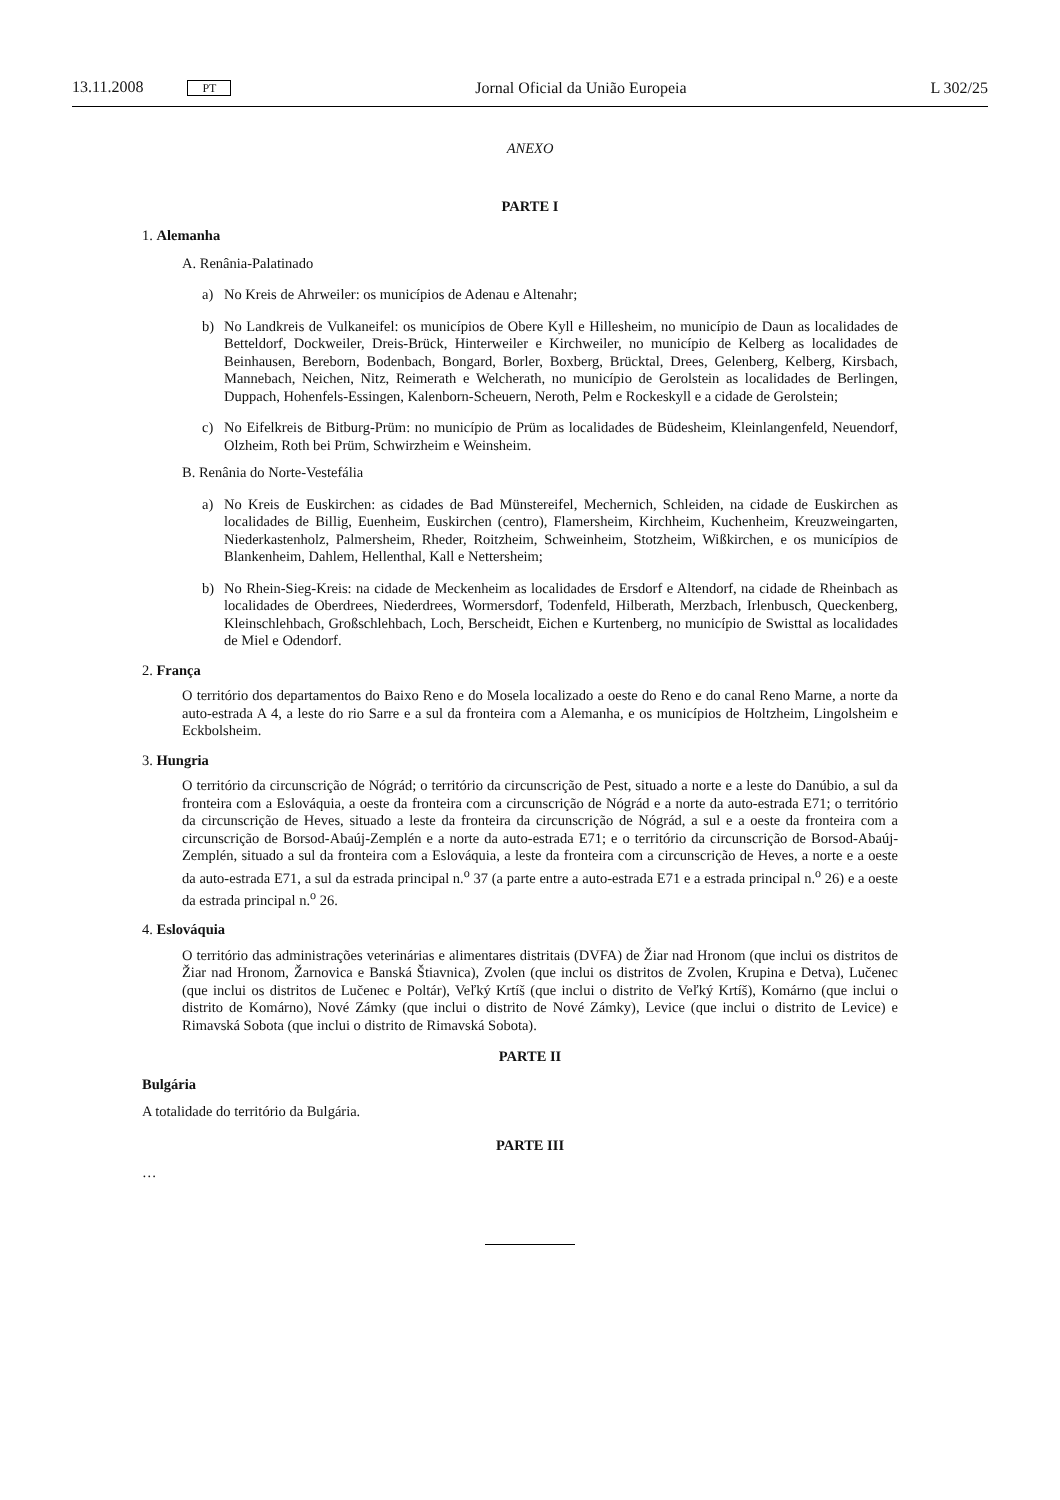13.11.2008 PT Jornal Oficial da União Europeia L 302/25
ANEXO
PARTE I
1. Alemanha
A. Renânia-Palatinado
a) No Kreis de Ahrweiler: os municípios de Adenau e Altenahr;
b) No Landkreis de Vulkaneifel: os municípios de Obere Kyll e Hillesheim, no município de Daun as localidades de Betteldorf, Dockweiler, Dreis-Brück, Hinterweiler e Kirchweiler, no município de Kelberg as localidades de Beinhausen, Bereborn, Bodenbach, Bongard, Borler, Boxberg, Brücktal, Drees, Gelenberg, Kelberg, Kirsbach, Mannebach, Neichen, Nitz, Reimerath e Welcherath, no município de Gerolstein as localidades de Berlingen, Duppach, Hohenfels-Essingen, Kalenborn-Scheuern, Neroth, Pelm e Rockeskyll e a cidade de Gerolstein;
c) No Eifelkreis de Bitburg-Prüm: no município de Prüm as localidades de Büdesheim, Kleinlangenfeld, Neuendorf, Olzheim, Roth bei Prüm, Schwirzheim e Weinsheim.
B. Renânia do Norte-Vestefália
a) No Kreis de Euskirchen: as cidades de Bad Münstereifel, Mechernich, Schleiden, na cidade de Euskirchen as localidades de Billig, Euenheim, Euskirchen (centro), Flamersheim, Kirchheim, Kuchenheim, Kreuzweingarten, Niederkastenholz, Palmersheim, Rheder, Roitzheim, Schweinheim, Stotzheim, Wißkirchen, e os municípios de Blankenheim, Dahlem, Hellenthal, Kall e Nettersheim;
b) No Rhein-Sieg-Kreis: na cidade de Meckenheim as localidades de Ersdorf e Altendorf, na cidade de Rheinbach as localidades de Oberdrees, Niederdrees, Wormersdorf, Todenfeld, Hilberath, Merzbach, Irlenbusch, Queckenberg, Kleinschlehbach, Großschlehbach, Loch, Berscheidt, Eichen e Kurtenberg, no município de Swisttal as localidades de Miel e Odendorf.
2. França
O território dos departamentos do Baixo Reno e do Mosela localizado a oeste do Reno e do canal Reno Marne, a norte da auto-estrada A 4, a leste do rio Sarre e a sul da fronteira com a Alemanha, e os municípios de Holtzheim, Lingolsheim e Eckbolsheim.
3. Hungria
O território da circunscrição de Nógrád; o território da circunscrição de Pest, situado a norte e a leste do Danúbio, a sul da fronteira com a Eslováquia, a oeste da fronteira com a circunscrição de Nógrád e a norte da auto-estrada E71; o território da circunscrição de Heves, situado a leste da fronteira da circunscrição de Nógrád, a sul e a oeste da fronteira com a circunscrição de Borsod-Abaúj-Zemplén e a norte da auto-estrada E71; e o território da circunscrição de Borsod-Abaúj-Zemplén, situado a sul da fronteira com a Eslováquia, a leste da fronteira com a circunscrição de Heves, a norte e a oeste da auto-estrada E71, a sul da estrada principal n.<sup>o</sup> 37 (a parte entre a auto-estrada E71 e a estrada principal n.<sup>o</sup> 26) e a oeste da estrada principal n.<sup>o</sup> 26.
4. Eslováquia
O território das administrações veterinárias e alimentares distritais (DVFA) de Žiar nad Hronom (que inclui os distritos de Žiar nad Hronom, Žarnovica e Banská Štiavnica), Zvolen (que inclui os distritos de Zvolen, Krupina e Detva), Lučenec (que inclui os distritos de Lučenec e Poltár), Veľký Krtíš (que inclui o distrito de Veľký Krtíš), Komárno (que inclui o distrito de Komárno), Nové Zámky (que inclui o distrito de Nové Zámky), Levice (que inclui o distrito de Levice) e Rimavská Sobota (que inclui o distrito de Rimavská Sobota).
PARTE II
Bulgária
A totalidade do território da Bulgária.
PARTE III
…